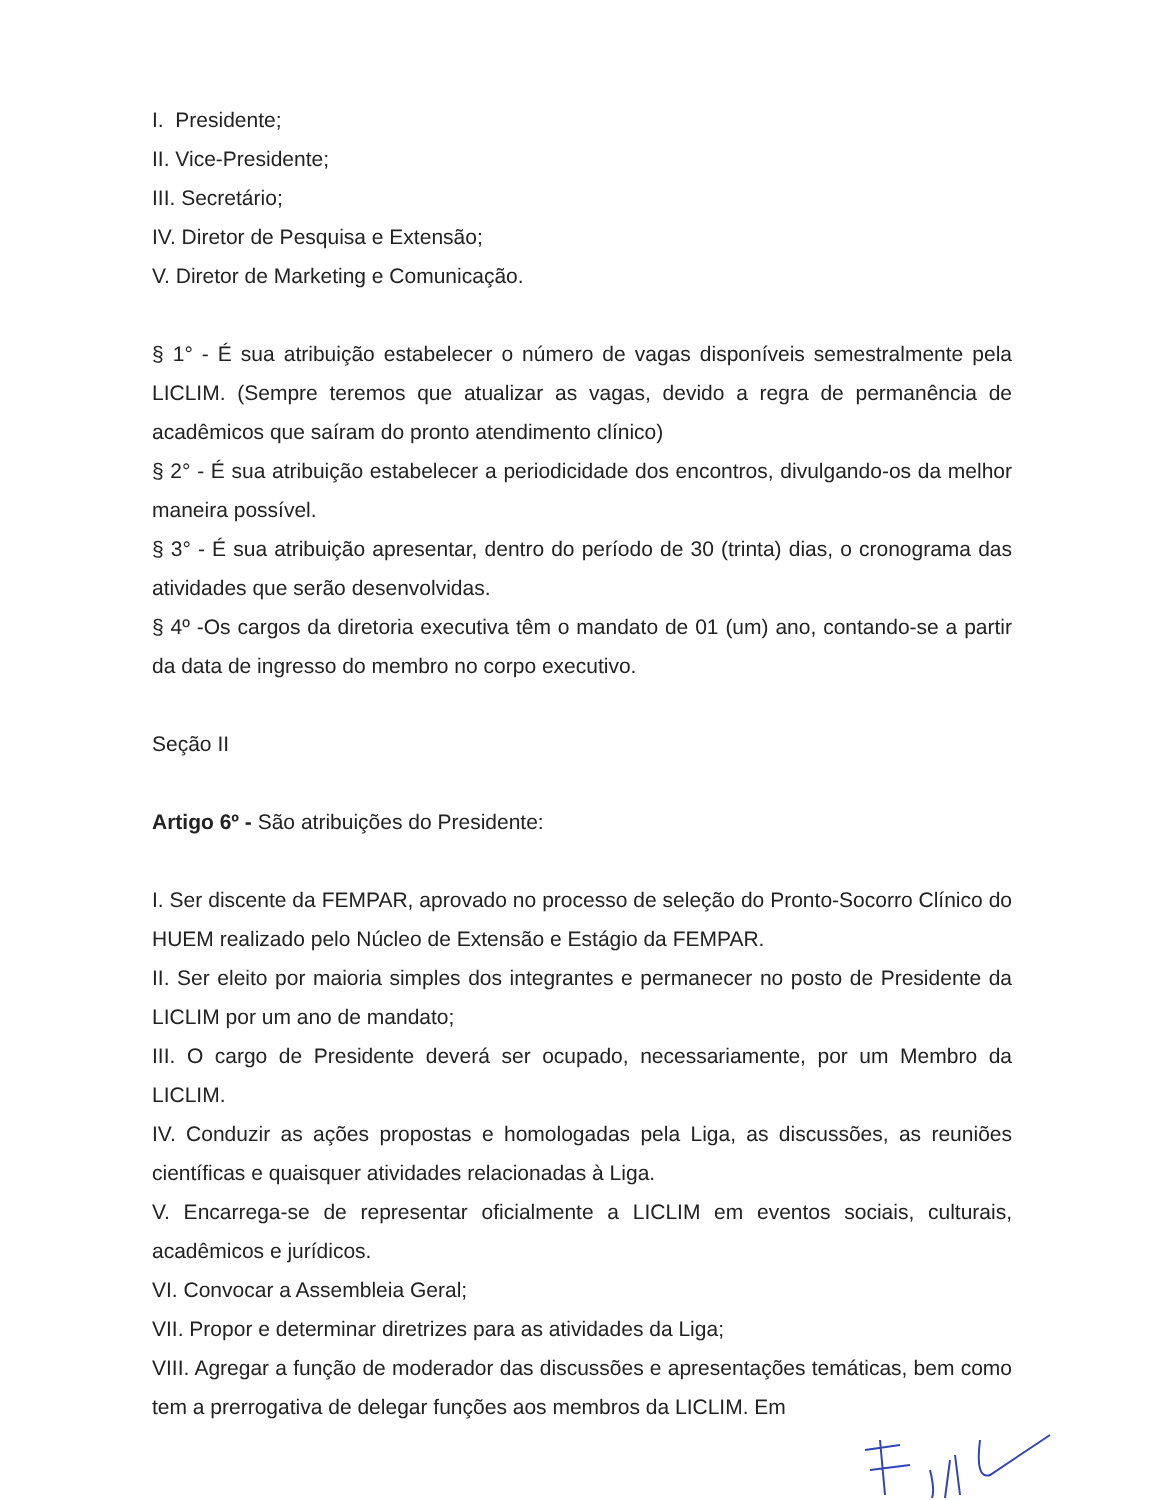I. Presidente;
II. Vice-Presidente;
III. Secretário;
IV. Diretor de Pesquisa e Extensão;
V. Diretor de Marketing e Comunicação.
§ 1° - É sua atribuição estabelecer o número de vagas disponíveis semestralmente pela LICLIM. (Sempre teremos que atualizar as vagas, devido a regra de permanência de acadêmicos que saíram do pronto atendimento clínico)
§ 2° - É sua atribuição estabelecer a periodicidade dos encontros, divulgando-os da melhor maneira possível.
§ 3° - É sua atribuição apresentar, dentro do período de 30 (trinta) dias, o cronograma das atividades que serão desenvolvidas.
§ 4º -Os cargos da diretoria executiva têm o mandato de 01 (um) ano, contando-se a partir da data de ingresso do membro no corpo executivo.
Seção II
Artigo 6º - São atribuições do Presidente:
I. Ser discente da FEMPAR, aprovado no processo de seleção do Pronto-Socorro Clínico do HUEM realizado pelo Núcleo de Extensão e Estágio da FEMPAR.
II. Ser eleito por maioria simples dos integrantes e permanecer no posto de Presidente da LICLIM por um ano de mandato;
III. O cargo de Presidente deverá ser ocupado, necessariamente, por um Membro da LICLIM.
IV. Conduzir as ações propostas e homologadas pela Liga, as discussões, as reuniões científicas e quaisquer atividades relacionadas à Liga.
V. Encarrega-se de representar oficialmente a LICLIM em eventos sociais, culturais, acadêmicos e jurídicos.
VI. Convocar a Assembleia Geral;
VII. Propor e determinar diretrizes para as atividades da Liga;
VIII. Agregar a função de moderador das discussões e apresentações temáticas, bem como tem a prerrogativa de delegar funções aos membros da LICLIM. Em